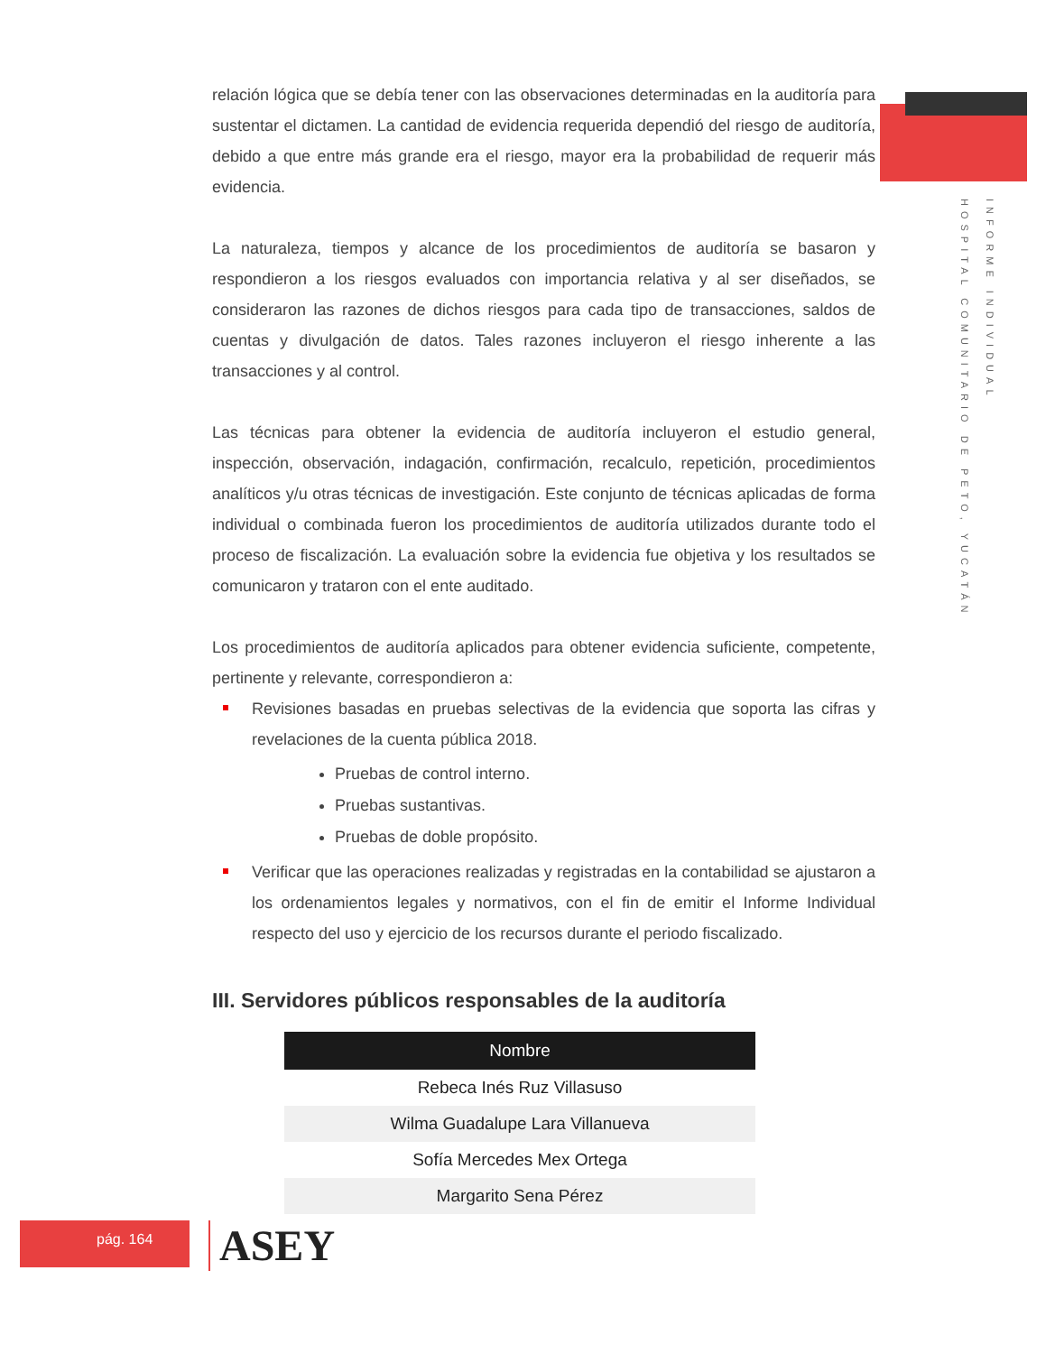INFORME INDIVIDUAL
HOSPITAL COMUNITARIO DE PETO, YUCATÁN
relación lógica que se debía tener con las observaciones determinadas en la auditoría para sustentar el dictamen. La cantidad de evidencia requerida dependió del riesgo de auditoría, debido a que entre más grande era el riesgo, mayor era la probabilidad de requerir más evidencia.
La naturaleza, tiempos y alcance de los procedimientos de auditoría se basaron y respondieron a los riesgos evaluados con importancia relativa y al ser diseñados, se consideraron las razones de dichos riesgos para cada tipo de transacciones, saldos de cuentas y divulgación de datos. Tales razones incluyeron el riesgo inherente a las transacciones y al control.
Las técnicas para obtener la evidencia de auditoría incluyeron el estudio general, inspección, observación, indagación, confirmación, recalculo, repetición, procedimientos analíticos y/u otras técnicas de investigación. Este conjunto de técnicas aplicadas de forma individual o combinada fueron los procedimientos de auditoría utilizados durante todo el proceso de fiscalización. La evaluación sobre la evidencia fue objetiva y los resultados se comunicaron y trataron con el ente auditado.
Los procedimientos de auditoría aplicados para obtener evidencia suficiente, competente, pertinente y relevante, correspondieron a:
Revisiones basadas en pruebas selectivas de la evidencia que soporta las cifras y revelaciones de la cuenta pública 2018.
Pruebas de control interno.
Pruebas sustantivas.
Pruebas de doble propósito.
Verificar que las operaciones realizadas y registradas en la contabilidad se ajustaron a los ordenamientos legales y normativos, con el fin de emitir el Informe Individual respecto del uso y ejercicio de los recursos durante el periodo fiscalizado.
III. Servidores públicos responsables de la auditoría
| Nombre |
| --- |
| Rebeca Inés Ruz Villasuso |
| Wilma Guadalupe Lara Villanueva |
| Sofía Mercedes Mex Ortega |
| Margarito Sena Pérez |
pág. 164 ASEY